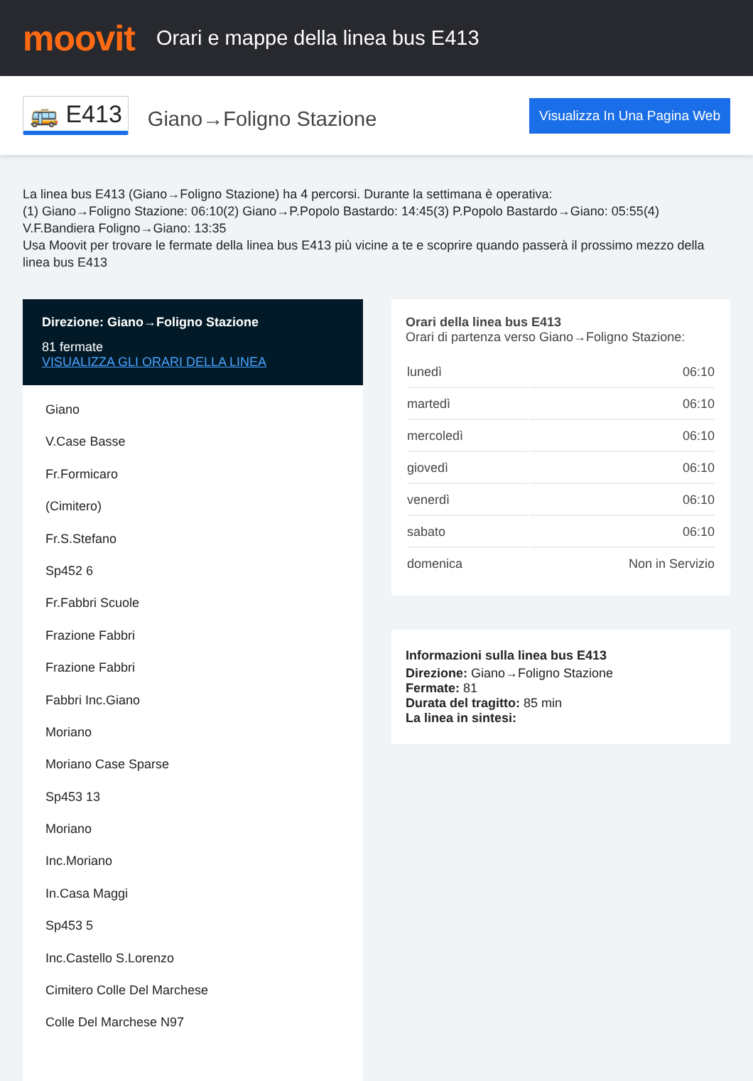moovit
Orari e mappe della linea bus E413
🚌 E413 Giano→Foligno Stazione Visualizza In Una Pagina Web
La linea bus E413 (Giano→Foligno Stazione) ha 4 percorsi. Durante la settimana è operativa:
(1) Giano→Foligno Stazione: 06:10(2) Giano→P.Popolo Bastardo: 14:45(3) P.Popolo Bastardo→Giano: 05:55(4) V.F.Bandiera Foligno→Giano: 13:35
Usa Moovit per trovare le fermate della linea bus E413 più vicine a te e scoprire quando passerà il prossimo mezzo della linea bus E413
Direzione: Giano→Foligno Stazione
81 fermate
VISUALIZZA GLI ORARI DELLA LINEA
Giano
V.Case Basse
Fr.Formicaro
(Cimitero)
Fr.S.Stefano
Sp452 6
Fr.Fabbri Scuole
Frazione Fabbri
Frazione Fabbri
Fabbri Inc.Giano
Moriano
Moriano Case Sparse
Sp453 13
Moriano
Inc.Moriano
In.Casa Maggi
Sp453 5
Inc.Castello S.Lorenzo
Cimitero Colle Del Marchese
Colle Del Marchese N97
Orari della linea bus E413
Orari di partenza verso Giano→Foligno Stazione:
| lunedì | 06:10 |
| martedì | 06:10 |
| mercoledì | 06:10 |
| giovedì | 06:10 |
| venerdì | 06:10 |
| sabato | 06:10 |
| domenica | Non in Servizio |
Informazioni sulla linea bus E413
Direzione: Giano→Foligno Stazione
Fermate: 81
Durata del tragitto: 85 min
La linea in sintesi: